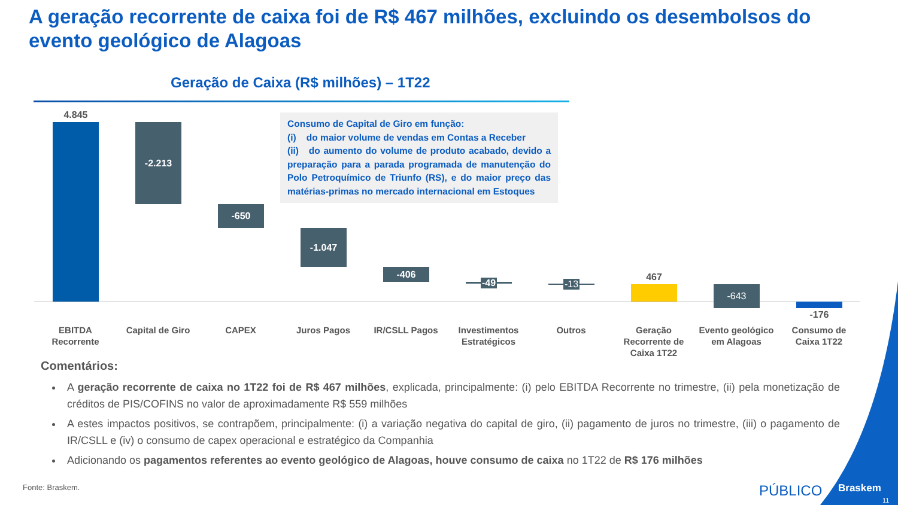A geração recorrente de caixa foi de R$ 467 milhões, excluindo os desembolsos do evento geológico de Alagoas
Geração de Caixa (R$ milhões) – 1T22
4.845
-2.213
-650
-1.047
-406
-49 -13
467
-643
-176
Consumo de Capital de Giro em função:
(i) do maior volume de vendas em Contas a Receber
(ii) do aumento do volume de produto acabado, devido a preparação para a parada programada de manutenção do Polo Petroquímico de Triunfo (RS), e do maior preço das matérias-primas no mercado internacional em Estoques
EBITDA Recorrente
Capital de Giro
CAPEX Juros Pagos IR/CSLL Pagos
Investimentos Estratégicos
Outros
Geração Recorrente de Caixa 1T22
Evento geológico em Alagoas
Consumo de Caixa 1T22
Comentários:
A geração recorrente de caixa no 1T22 foi de R$ 467 milhões, explicada, principalmente: (i) pelo EBITDA Recorrente no trimestre, (ii) pela monetização de créditos de PIS/COFINS no valor de aproximadamente R$ 559 milhões
A estes impactos positivos, se contrapõem, principalmente: (i) a variação negativa do capital de giro, (ii) pagamento de juros no trimestre, (iii) o pagamento de IR/CSLL e (iv) o consumo de capex operacional e estratégico da Companhia
Adicionando os pagamentos referentes ao evento geológico de Alagoas, houve consumo de caixa no 1T22 de R$ 176 milhões
Fonte: Braskem. PÚBLICO Braskem
11